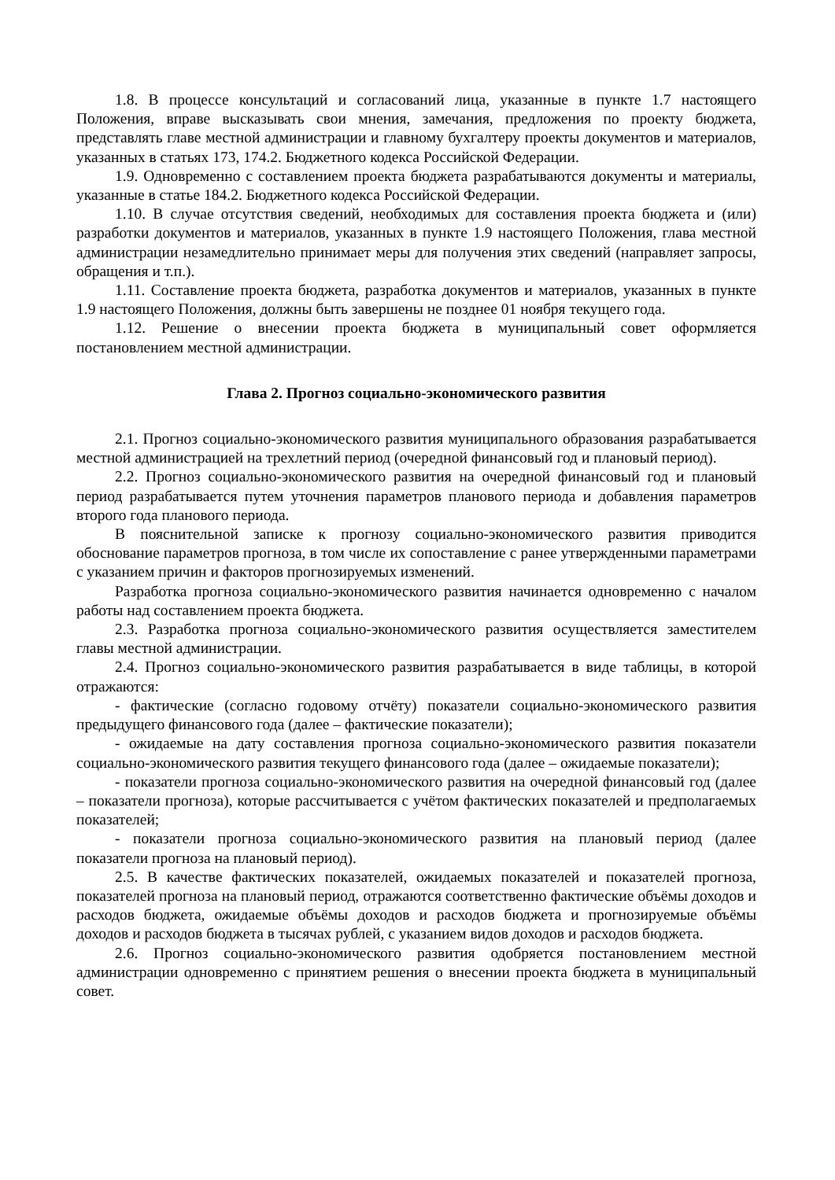1.8. В процессе консультаций и согласований лица, указанные в пункте 1.7 настоящего Положения, вправе высказывать свои мнения, замечания, предложения по проекту бюджета, представлять главе местной администрации и главному бухгалтеру проекты документов и материалов, указанных в статьях 173, 174.2. Бюджетного кодекса Российской Федерации.
1.9. Одновременно с составлением проекта бюджета разрабатываются документы и материалы, указанные в статье 184.2. Бюджетного кодекса Российской Федерации.
1.10. В случае отсутствия сведений, необходимых для составления проекта бюджета и (или) разработки документов и материалов, указанных в пункте 1.9 настоящего Положения, глава местной администрации незамедлительно принимает меры для получения этих сведений (направляет запросы, обращения и т.п.).
1.11. Составление проекта бюджета, разработка документов и материалов, указанных в пункте 1.9 настоящего Положения, должны быть завершены не позднее 01 ноября текущего года.
1.12. Решение о внесении проекта бюджета в муниципальный совет оформляется постановлением местной администрации.
Глава 2. Прогноз социально-экономического развития
2.1. Прогноз социально-экономического развития муниципального образования разрабатывается местной администрацией на трехлетний период (очередной финансовый год и плановый период).
2.2. Прогноз социально-экономического развития на очередной финансовый год и плановый период разрабатывается путем уточнения параметров планового периода и добавления параметров второго года планового периода.
В пояснительной записке к прогнозу социально-экономического развития приводится обоснование параметров прогноза, в том числе их сопоставление с ранее утвержденными параметрами с указанием причин и факторов прогнозируемых изменений.
Разработка прогноза социально-экономического развития начинается одновременно с началом работы над составлением проекта бюджета.
2.3. Разработка прогноза социально-экономического развития осуществляется заместителем главы местной администрации.
2.4. Прогноз социально-экономического развития разрабатывается в виде таблицы, в которой отражаются:
- фактические (согласно годовому отчёту) показатели социально-экономического развития предыдущего финансового года (далее – фактические показатели);
- ожидаемые на дату составления прогноза социально-экономического развития показатели социально-экономического развития текущего финансового года (далее – ожидаемые показатели);
- показатели прогноза социально-экономического развития на очередной финансовый год (далее – показатели прогноза), которые рассчитывается с учётом фактических показателей и предполагаемых показателей;
- показатели прогноза социально-экономического развития на плановый период (далее показатели прогноза на плановый период).
2.5. В качестве фактических показателей, ожидаемых показателей и показателей прогноза, показателей прогноза на плановый период, отражаются соответственно фактические объёмы доходов и расходов бюджета, ожидаемые объёмы доходов и расходов бюджета и прогнозируемые объёмы доходов и расходов бюджета в тысячах рублей, с указанием видов доходов и расходов бюджета.
2.6. Прогноз социально-экономического развития одобряется постановлением местной администрации одновременно с принятием решения о внесении проекта бюджета в муниципальный совет.